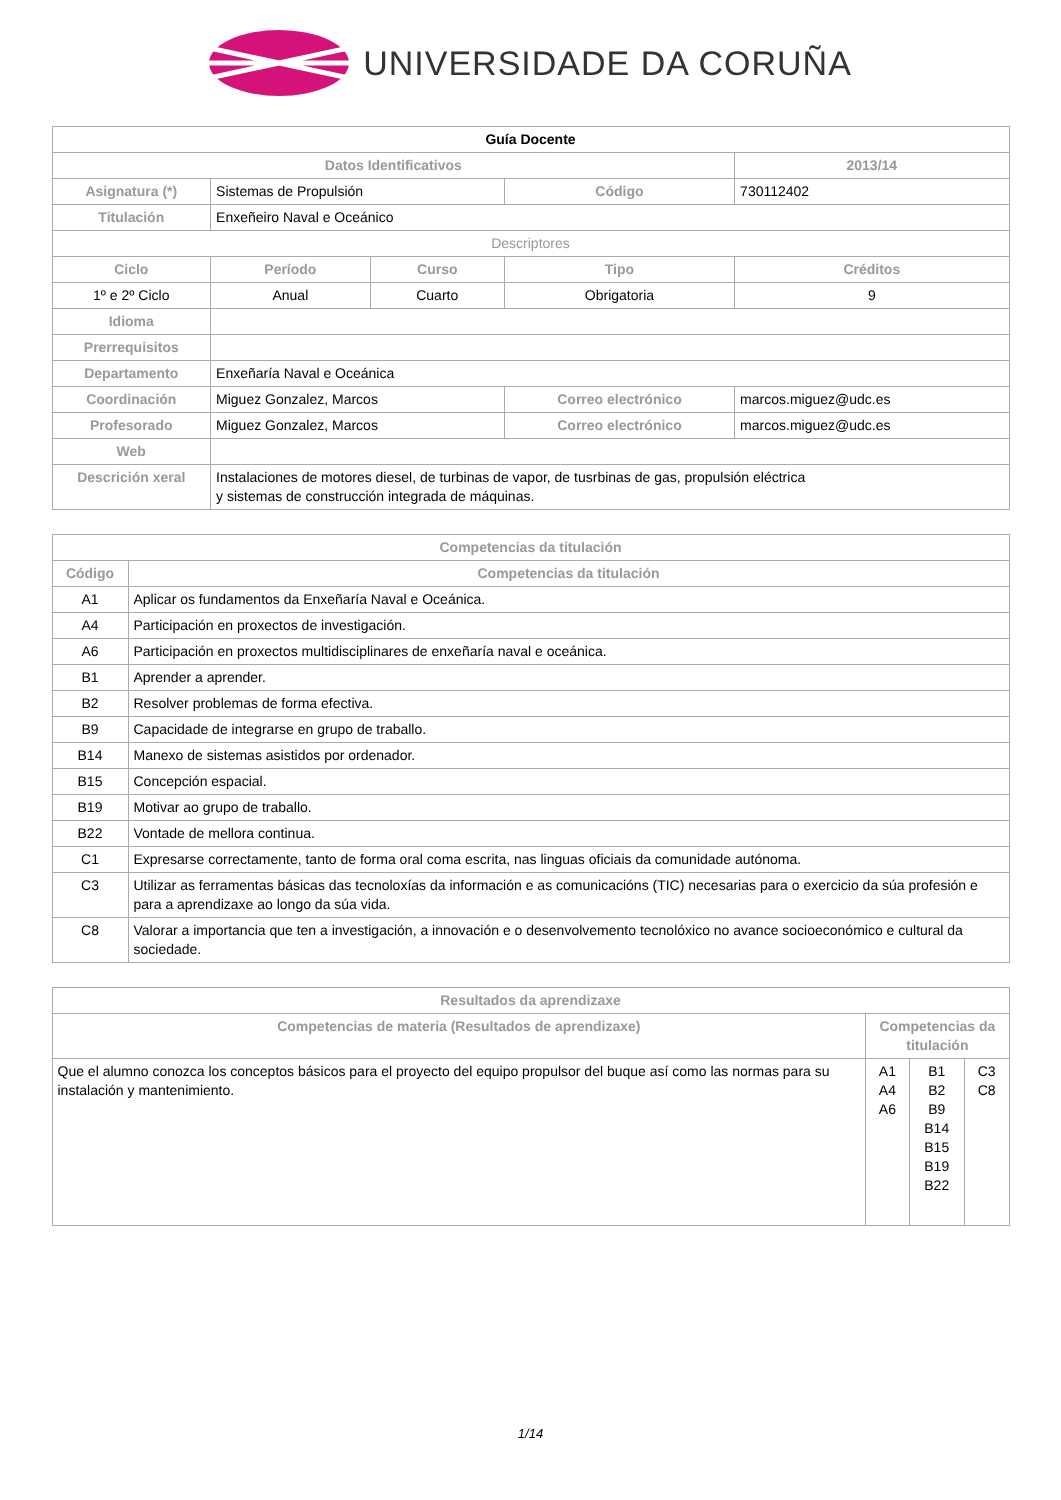UNIVERSIDADE DA CORUÑA
| Guía Docente | | | | | |
| Datos Identificativos | | | | | 2013/14 |
| Asignatura (*) | Sistemas de Propulsión | | | Código | 730112402 |
| Titulación | Enxeñeiro Naval e Oceánico | | | | |
| Descriptores | | | | | |
| Ciclo | Período | Curso | Tipo | | Créditos |
| 1º e 2º Ciclo | Anual | Cuarto | Obrigatoria | | 9 |
| Idioma | | | | | |
| Prerrequisitos | | | | | |
| Departamento | Enxeñaría Naval e Oceánica | | | | |
| Coordinación | Miguez Gonzalez, Marcos | | Correo electrónico | | marcos.miguez@udc.es |
| Profesorado | Miguez Gonzalez, Marcos | | Correo electrónico | | marcos.miguez@udc.es |
| Web | | | | | |
| Descrición xeral | Instalaciones de motores diesel, de turbinas de vapor, de tusrbinas de gas, propulsión eléctrica y sistemas de construcción integrada de máquinas. | | | | |
| Competencias da titulación | |
| --- | --- |
| Código | Competencias da titulación |
| A1 | Aplicar os fundamentos da Enxeñaría Naval e Oceánica. |
| A4 | Participación en proxectos de investigación. |
| A6 | Participación en proxectos multidisciplinares de enxeñaría naval e oceánica. |
| B1 | Aprender a aprender. |
| B2 | Resolver problemas de forma efectiva. |
| B9 | Capacidade de integrarse en grupo de traballo. |
| B14 | Manexo de sistemas asistidos por ordenador. |
| B15 | Concepción espacial. |
| B19 | Motivar ao grupo de traballo. |
| B22 | Vontade de mellora continua. |
| C1 | Expresarse correctamente, tanto de forma oral coma escrita, nas linguas oficiais da comunidade autónoma. |
| C3 | Utilizar as ferramentas básicas das tecnoloxías da información e as comunicacións (TIC) necesarias para o exercicio da súa profesión e para a aprendizaxe ao longo da súa vida. |
| C8 | Valorar a importancia que ten a investigación, a innovación e o desenvolvemento tecnolóxico no avance socioeconómico e cultural da sociedade. |
| Resultados da aprendizaxe | | | |
| --- | --- | --- | --- |
| Competencias de materia (Resultados de aprendizaxe) | Competencias da titulación | | |
| Que el alumno conozca los conceptos básicos para el proyecto del equipo propulsor del buque así como las normas para su instalación y mantenimiento. | A1 A4 A6 | B1 B2 B9 B14 B15 B19 B22 | C3 C8 |
1/14